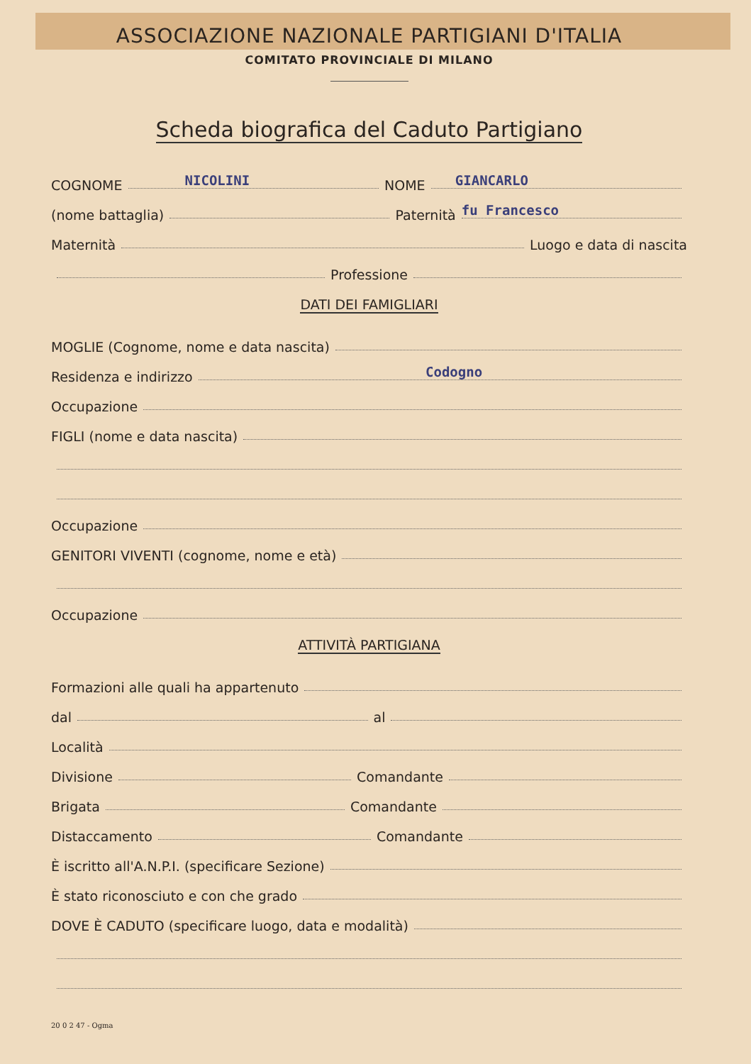ASSOCIAZIONE NAZIONALE PARTIGIANI D'ITALIA
COMITATO PROVINCIALE DI MILANO
Scheda biografica del Caduto Partigiano
COGNOME NICOLINI NOME GIANCARLO
(nome battaglia) Paternità fu Francesco
Maternità Luogo e data di nascita
Professione
DATI DEI FAMIGLIARI
MOGLIE (Cognome, nome e data nascita)
Residenza e indirizzo Codogno
Occupazione
FIGLI (nome e data nascita)
Occupazione
GENITORI VIVENTI (cognome, nome e età)
Occupazione
ATTIVITÀ PARTIGIANA
Formazioni alle quali ha appartenuto
dal al
Località
Divisione Comandante
Brigata Comandante
Distaccamento Comandante
È iscritto all'A.N.P.I. (specificare Sezione)
È stato riconosciuto e con che grado
DOVE È CADUTO (specificare luogo, data e modalità)
20 0 2 47 - Ogma